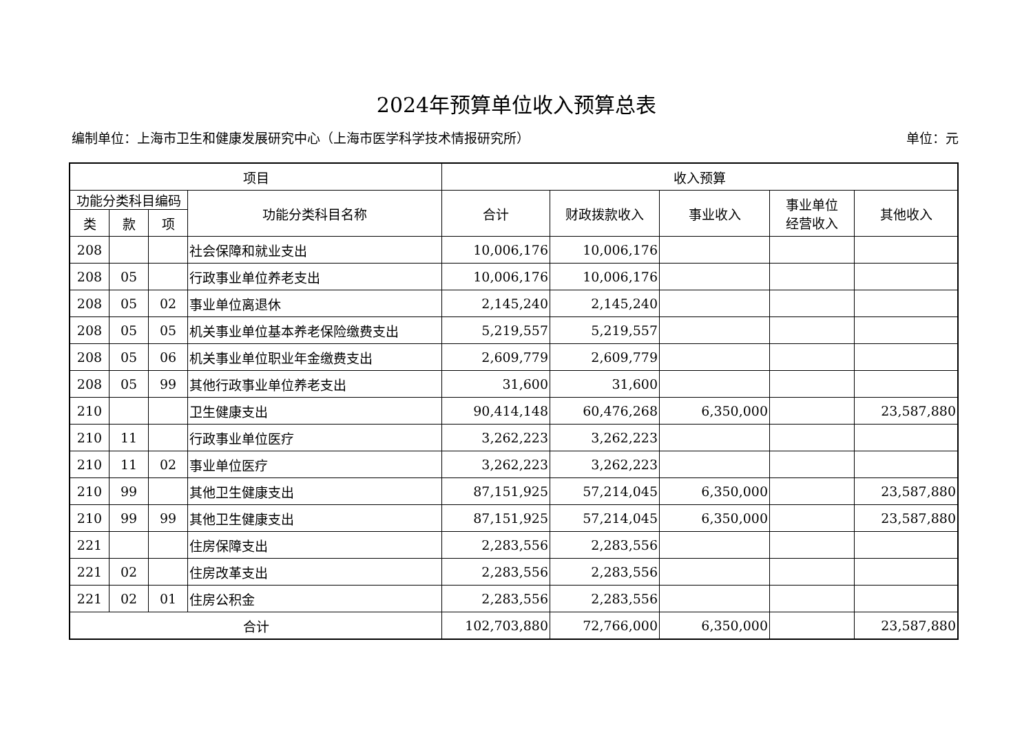2024年预算单位收入预算总表
编制单位：上海市卫生和健康发展研究中心（上海市医学科学技术情报研究所） 单位：元
| 项目 | | | | 收入预算 | | | | |
| --- | --- | --- | --- | --- | --- | --- | --- | --- |
| 功能分类科目编码 | | | 功能分类科目名称 | 合计 | 财政拨款收入 | 事业收入 | 事业单位 经营收入 | 其他收入 |
| 类 | 款 | 项 | | | | | | |
| 208 | | | 社会保障和就业支出 | 10,006,176 | 10,006,176 | | | |
| 208 | 05 | | 行政事业单位养老支出 | 10,006,176 | 10,006,176 | | | |
| 208 | 05 | 02 | 事业单位离退休 | 2,145,240 | 2,145,240 | | | |
| 208 | 05 | 05 | 机关事业单位基本养老保险缴费支出 | 5,219,557 | 5,219,557 | | | |
| 208 | 05 | 06 | 机关事业单位职业年金缴费支出 | 2,609,779 | 2,609,779 | | | |
| 208 | 05 | 99 | 其他行政事业单位养老支出 | 31,600 | 31,600 | | | |
| 210 | | | 卫生健康支出 | 90,414,148 | 60,476,268 | 6,350,000 | | 23,587,880 |
| 210 | 11 | | 行政事业单位医疗 | 3,262,223 | 3,262,223 | | | |
| 210 | 11 | 02 | 事业单位医疗 | 3,262,223 | 3,262,223 | | | |
| 210 | 99 | | 其他卫生健康支出 | 87,151,925 | 57,214,045 | 6,350,000 | | 23,587,880 |
| 210 | 99 | 99 | 其他卫生健康支出 | 87,151,925 | 57,214,045 | 6,350,000 | | 23,587,880 |
| 221 | | | 住房保障支出 | 2,283,556 | 2,283,556 | | | |
| 221 | 02 | | 住房改革支出 | 2,283,556 | 2,283,556 | | | |
| 221 | 02 | 01 | 住房公积金 | 2,283,556 | 2,283,556 | | | |
| 合计 | | | | 102,703,880 | 72,766,000 | 6,350,000 | | 23,587,880 |